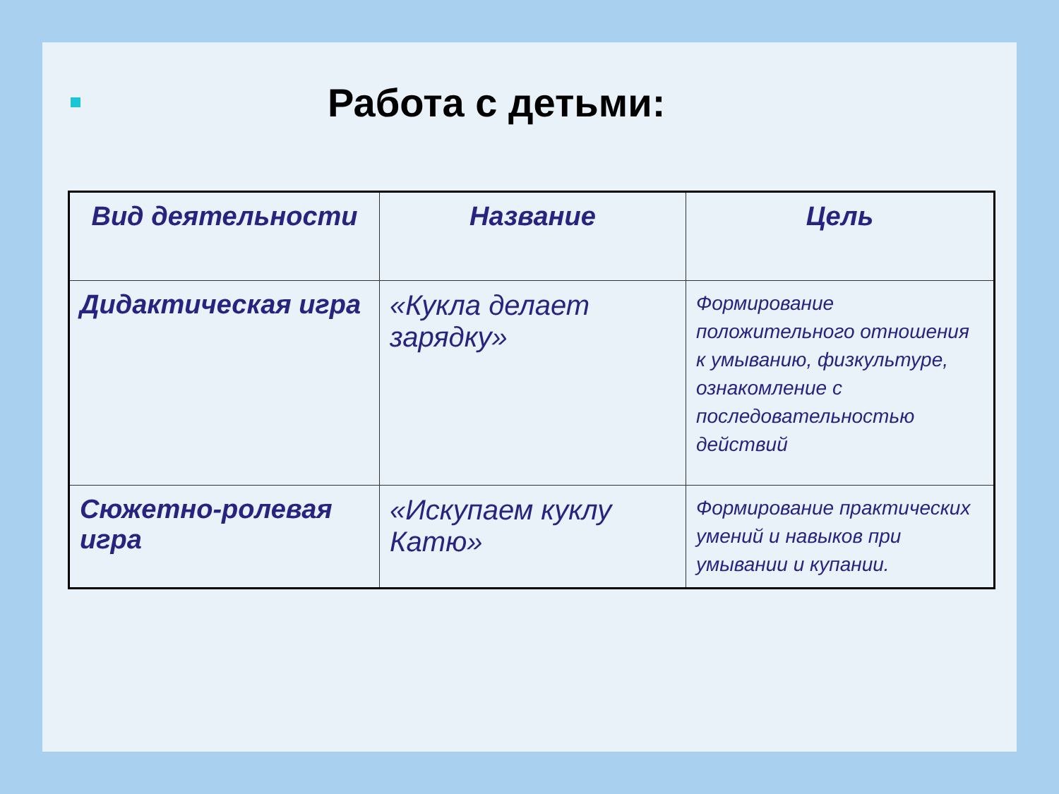Работа с детьми:
| Вид деятельности | Название | Цель |
| --- | --- | --- |
| Дидактическая игра | «Кукла делает зарядку» | Формирование положительного отношения к умыванию, физкультуре, ознакомление с последовательностью действий |
| Сюжетно-ролевая игра | «Искупаем куклу Катю» | Формирование практических умений и навыков при умывании и купании. |